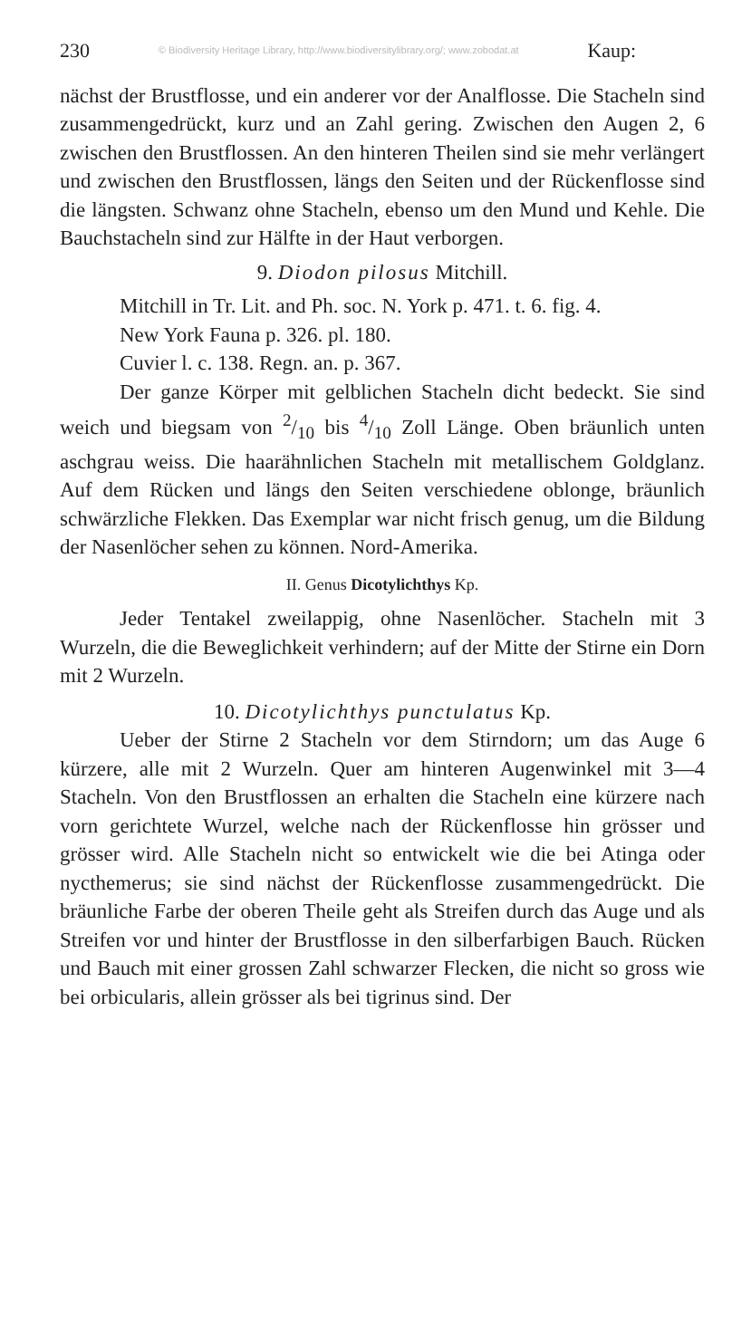230 © Biodiversity Heritage Library, http://www.biodiversitylibrary.org/; www.zobodat.at Kaup:
nächst der Brustflosse, und ein anderer vor der Analflosse. Die Stacheln sind zusammengedrückt, kurz und an Zahl gering. Zwischen den Augen 2, 6 zwischen den Brustflossen. An den hinteren Theilen sind sie mehr verlängert und zwischen den Brustflossen, längs den Seiten und der Rückenflosse sind die längsten. Schwanz ohne Stacheln, ebenso um den Mund und Kehle. Die Bauchstacheln sind zur Hälfte in der Haut verborgen.
9. Diodon pilosus Mitchill.
Mitchill in Tr. Lit. and Ph. soc. N. York p. 471. t. 6. fig. 4.
New York Fauna p. 326. pl. 180.
Cuvier l. c. 138. Regn. an. p. 367.
Der ganze Körper mit gelblichen Stacheln dicht bedeckt. Sie sind weich und biegsam von 2/10 bis 4/10 Zoll Länge. Oben bräunlich unten aschgrau weiss. Die haarähnlichen Stacheln mit metallischem Goldglanz. Auf dem Rücken und längs den Seiten verschiedene oblonge, bräunlich schwärzliche Flekken. Das Exemplar war nicht frisch genug, um die Bildung der Nasenlöcher sehen zu können. Nord-Amerika.
II. Genus Dicotylichthys Kp.
Jeder Tentakel zweilappig, ohne Nasenlöcher. Stacheln mit 3 Wurzeln, die die Beweglichkeit verhindern; auf der Mitte der Stirne ein Dorn mit 2 Wurzeln.
10. Dicotylichthys punctulatus Kp.
Ueber der Stirne 2 Stacheln vor dem Stirndorn; um das Auge 6 kürzere, alle mit 2 Wurzeln. Quer am hinteren Augenwinkel mit 3—4 Stacheln. Von den Brustflossen an erhalten die Stacheln eine kürzere nach vorn gerichtete Wurzel, welche nach der Rückenflosse hin grösser und grösser wird. Alle Stacheln nicht so entwickelt wie die bei Atinga oder nycthemerus; sie sind nächst der Rückenflosse zusammengedrückt. Die bräunliche Farbe der oberen Theile geht als Streifen durch das Auge und als Streifen vor und hinter der Brustflosse in den silberfarbigen Bauch. Rücken und Bauch mit einer grossen Zahl schwarzer Flecken, die nicht so gross wie bei orbicularis, allein grösser als bei tigrinus sind. Der